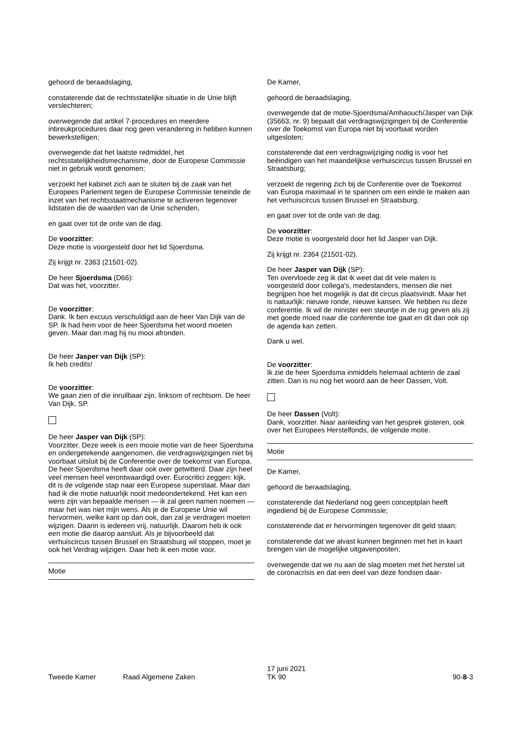gehoord de beraadslaging,
constaterende dat de rechtsstatelijke situatie in de Unie blijft verslechteren;
overwegende dat artikel 7-procedures en meerdere inbreukprocedures daar nog geen verandering in hebben kunnen bewerkstelligen;
overwegende dat het laatste redmiddel, het rechtsstatelijkheidsmechanisme, door de Europese Commissie niet in gebruik wordt genomen;
verzoekt het kabinet zich aan te sluiten bij de zaak van het Europees Parlement tegen de Europese Commissie teneinde de inzet van het rechtsstaatmechanisme te activeren tegenover lidstaten die de waarden van de Unie schenden,
en gaat over tot de orde van de dag.
De voorzitter:
Deze motie is voorgesteld door het lid Sjoerdsma.
Zij krijgt nr. 2363 (21501-02).
De heer Sjoerdsma (D66):
Dat was het, voorzitter.
De voorzitter:
Dank. Ik ben excuus verschuldigd aan de heer Van Dijk van de SP. Ik had hem voor de heer Sjoerdsma het woord moeten geven. Maar dan mag hij nu mooi afronden.
De heer Jasper van Dijk (SP):
Ik heb credits!
De voorzitter:
We gaan zien of die inruilbaar zijn, linksom of rechtsom. De heer Van Dijk, SP.
De heer Jasper van Dijk (SP):
Voorzitter. Deze week is een mooie motie van de heer Sjoerdsma en ondergetekende aangenomen, die verdragswijzigingen niet bij voorbaat uitsluit bij de Conferentie over de toekomst van Europa. De heer Sjoerdsma heeft daar ook over getwitterd. Daar zijn heel veel mensen heel verontwaardigd over. Eurocritici zeggen: kijk, dit is de volgende stap naar een Europese superstaat. Maar dan had ik die motie natuurlijk nooit medeondertekend. Het kan een wens zijn van bepaalde mensen — ik zal geen namen noemen — maar het was niet mijn wens. Als je de Europese Unie wil hervormen, welke kant op dan ook, dan zal je verdragen moeten wijzigen. Daarin is iedereen vrij, natuurlijk. Daarom heb ik ook een motie die daarop aansluit. Als je bijvoorbeeld dat verhuiscircus tussen Brussel en Straatsburg wil stoppen, moet je ook het Verdrag wijzigen. Daar heb ik een motie voor.
Motie
De Kamer,
gehoord de beraadslaging,
overwegende dat de motie-Sjoerdsma/Amhaouch/Jasper van Dijk (35663, nr. 9) bepaalt dat verdragswijzigingen bij de Conferentie over de Toekomst van Europa niet bij voorbaat worden uitgesloten;
constaterende dat een verdragswijziging nodig is voor het beëindigen van het maandelijkse verhuiscircus tussen Brussel en Straatsburg;
verzoekt de regering zich bij de Conferentie over de Toekomst van Europa maximaal in te spannen om een einde te maken aan het verhuiscircus tussen Brussel en Straatsburg,
en gaat over tot de orde van de dag.
De voorzitter:
Deze motie is voorgesteld door het lid Jasper van Dijk.
Zij krijgt nr. 2364 (21501-02).
De heer Jasper van Dijk (SP):
Ten overvloede zeg ik dat ik weet dat dit vele malen is voorgesteld door collega's, medestanders, mensen die niet begrijpen hoe het mogelijk is dat dit circus plaatsvindt. Maar het is natuurlijk: nieuwe ronde, nieuwe kansen. We hebben nu deze conferentie. Ik wil de minister een steuntje in de rug geven als zij met goede moed naar die conferentie toe gaat en dit dan ook op de agenda kan zetten.
Dank u wel.
De voorzitter:
Ik zie de heer Sjoerdsma inmiddels helemaal achterin de zaal zitten. Dan is nu nog het woord aan de heer Dassen, Volt.
De heer Dassen (Volt):
Dank, voorzitter. Naar aanleiding van het gesprek gisteren, ook over het Europees Herstelfonds, de volgende motie.
Motie
De Kamer,
gehoord de beraadslaging,
constaterende dat Nederland nog geen conceptplan heeft ingediend bij de Europese Commissie;
constaterende dat er hervormingen tegenover dit geld staan;
constaterende dat we alvast kunnen beginnen met het in kaart brengen van de mogelijke uitgavenposten;
overwegende dat we nu aan de slag moeten met het herstel uit de coronacrisis en dat een deel van deze fondsen daar-
Tweede Kamer Raad Algemene Zaken
17 juni 2021
TK 90
90-8-3